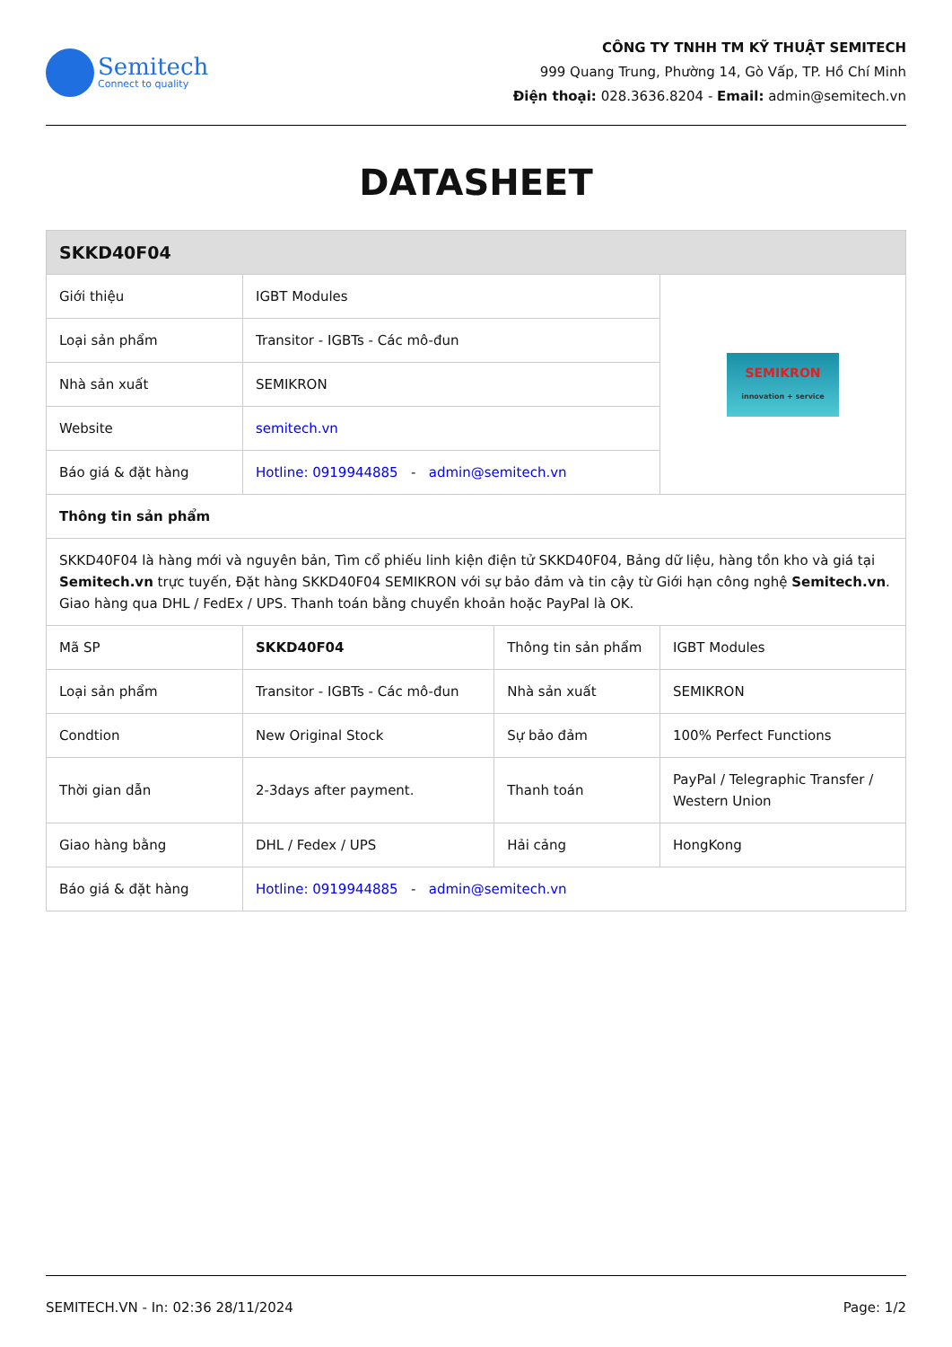Semitech
Connect to quality
CÔNG TY TNHH TM KỸ THUẬT SEMITECH
999 Quang Trung, Phường 14, Gò Vấp, TP. Hồ Chí Minh
Điện thoại: 028.3636.8204 - Email: admin@semitech.vn
DATASHEET
| SKKD40F04 | | | |
| --- | --- | --- | --- |
| Giới thiệu | IGBT Modules | | SEMIKRON innovation + service |
| Loại sản phẩm | Transitor - IGBTs - Các mô-đun | | |
| Nhà sản xuất | SEMIKRON | | |
| Website | semitech.vn | | |
| Báo giá & đặt hàng | Hotline: 0919944885 - admin@semitech.vn | | |
| Thông tin sản phẩm | | | |
| SKKD40F04 là hàng mới và nguyên bản, Tìm cổ phiếu linh kiện điện tử SKKD40F04, Bảng dữ liệu, hàng tồn kho và giá tại Semitech.vn trực tuyến, Đặt hàng SKKD40F04 SEMIKRON với sự bảo đảm và tin cậy từ Giới hạn công nghệ Semitech.vn . Giao hàng qua DHL / FedEx / UPS. Thanh toán bằng chuyển khoản hoặc PayPal là OK. | | | |
| Mã SP | SKKD40F04 | Thông tin sản phẩm | IGBT Modules |
| Loại sản phẩm | Transitor - IGBTs - Các mô-đun | Nhà sản xuất | SEMIKRON |
| Condtion | New Original Stock | Sự bảo đảm | 100% Perfect Functions |
| Thời gian dẫn | 2-3days after payment. | Thanh toán | PayPal / Telegraphic Transfer / Western Union |
| Giao hàng bằng | DHL / Fedex / UPS | Hải cảng | HongKong |
| Báo giá & đặt hàng | Hotline: 0919944885 - admin@semitech.vn | | |
SEMITECH.VN - In: 02:36 28/11/2024 Page: 1/2